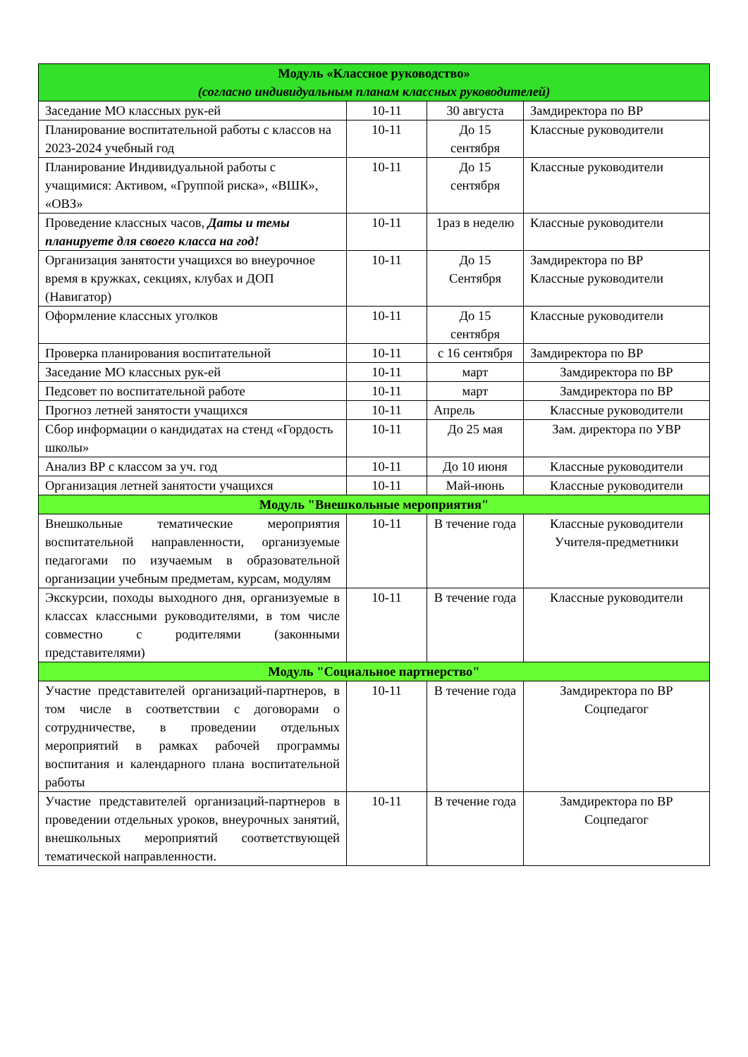| Модуль «Классное руководство» (согласно индивидуальным планам классных руководителей) | | | |
| Заседание МО классных рук-ей | 10-11 | 30 августа | Замдиректора по ВР |
| Планирование воспитательной работы с классов на 2023-2024 учебный год | 10-11 | До 15 сентября | Классные руководители |
| Планирование Индивидуальной работы с учащимися: Активом, «Группой риска», «ВШК», «ОВЗ» | 10-11 | До 15 сентября | Классные руководители |
| Проведение классных часов, Даты и темы планируете для своего класса на год! | 10-11 | 1раз в неделю | Классные руководители |
| Организация занятости учащихся во внеурочное время в кружках, секциях, клубах и ДОП (Навигатор) | 10-11 | До 15 Сентября | Замдиректора по ВР Классные руководители |
| Оформление классных уголков | 10-11 | До 15 сентября | Классные руководители |
| Проверка планирования воспитательной | 10-11 | с 16 сентября | Замдиректора по ВР |
| Заседание МО классных рук-ей | 10-11 | март | Замдиректора по ВР |
| Педсовет по воспитательной работе | 10-11 | март | Замдиректора по ВР |
| Прогноз летней занятости учащихся | 10-11 | Апрель | Классные руководители |
| Сбор информации о кандидатах на стенд «Гордость школы» | 10-11 | До 25 мая | Зам. директора по УВР |
| Анализ ВР с классом за уч. год | 10-11 | До 10 июня | Классные руководители |
| Организация летней занятости учащихся | 10-11 | Май-июнь | Классные руководители |
| Модуль "Внешкольные мероприятия" | | | |
| Внешкольные тематические мероприятия воспитательной направленности, организуемые педагогами по изучаемым в образовательной организации учебным предметам, курсам, модулям | 10-11 | В течение года | Классные руководители Учителя-предметники |
| Экскурсии, походы выходного дня, организуемые в классах классными руководителями, в том числе совместно с родителями (законными представителями) | 10-11 | В течение года | Классные руководители |
| Модуль "Социальное партнерство" | | | |
| Участие представителей организаций-партнеров, в том числе в соответствии с договорами о сотрудничестве, в проведении отдельных мероприятий в рамках рабочей программы воспитания и календарного плана воспитательной работы | 10-11 | В течение года | Замдиректора по ВР Соцпедагог |
| Участие представителей организаций-партнеров в проведении отдельных уроков, внеурочных занятий, внешкольных мероприятий соответствующей тематической направленности. | 10-11 | В течение года | Замдиректора по ВР Соцпедагог |